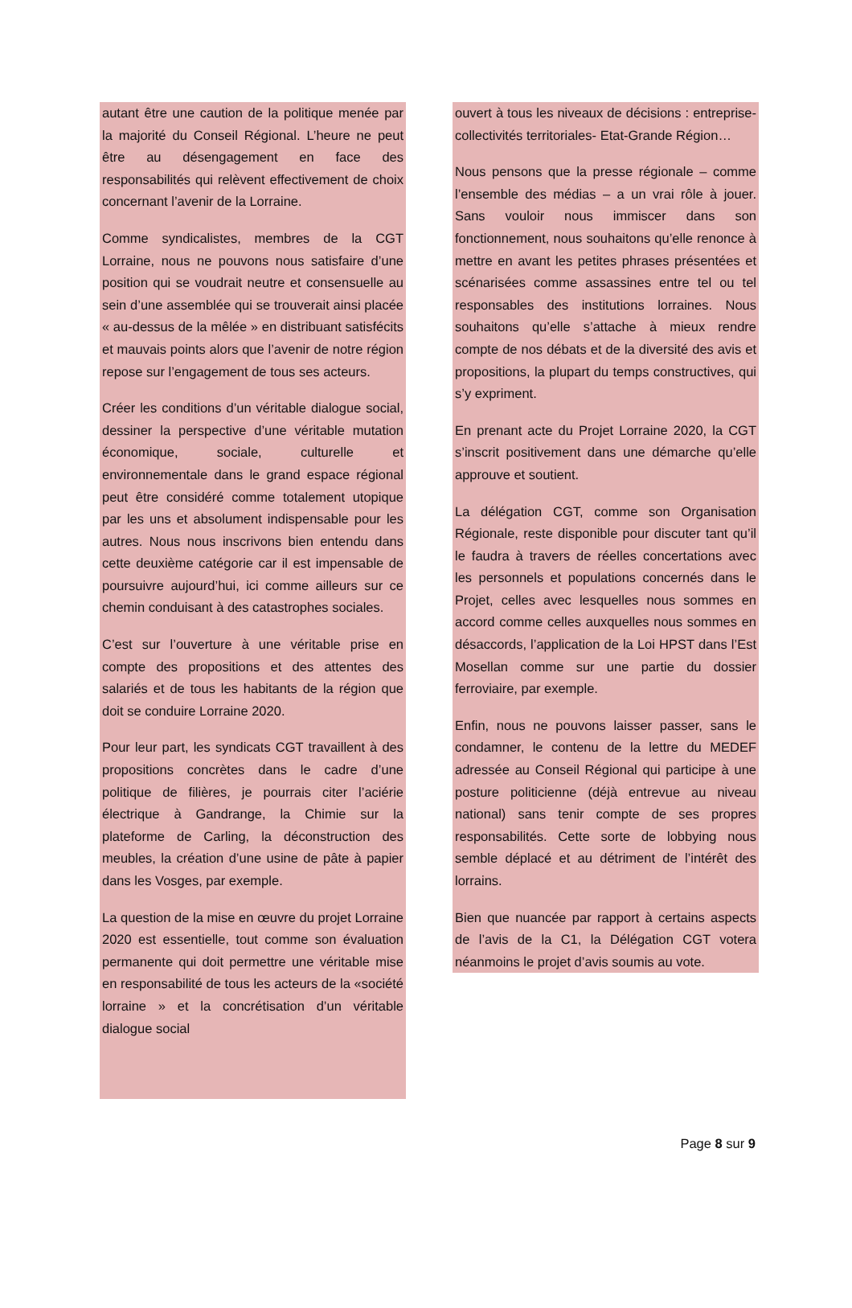autant être une caution de la politique menée par la majorité du Conseil Régional. L’heure ne peut être au désengagement en face des responsabilités qui relèvent effectivement de choix concernant l’avenir de la Lorraine.
Comme syndicalistes, membres de la CGT Lorraine, nous ne pouvons nous satisfaire d’une position qui se voudrait neutre et consensuelle au sein d’une assemblée qui se trouverait ainsi placée « au-dessus de la mêlée » en distribuant satisfécits et mauvais points alors que l’avenir de notre région repose sur l’engagement de tous ses acteurs.
Créer les conditions d’un véritable dialogue social, dessiner la perspective d’une véritable mutation économique, sociale, culturelle et environnementale dans le grand espace régional peut être considéré comme totalement utopique par les uns et absolument indispensable pour les autres. Nous nous inscrivons bien entendu dans cette deuxième catégorie car il est impensable de poursuivre aujourd’hui, ici comme ailleurs sur ce chemin conduisant à des catastrophes sociales.
C’est sur l’ouverture à une véritable prise en compte des propositions et des attentes des salariés et de tous les habitants de la région que doit se conduire Lorraine 2020.
Pour leur part, les syndicats CGT travaillent à des propositions concrètes dans le cadre d’une politique de filières, je pourrais citer l’aciérie électrique à Gandrange, la Chimie sur la plateforme de Carling, la déconstruction des meubles, la création d’une usine de pâte à papier dans les Vosges, par exemple.
La question de la mise en œuvre du projet Lorraine 2020 est essentielle, tout comme son évaluation permanente qui doit permettre une véritable mise en responsabilité de tous les acteurs de la «société lorraine » et la concrétisation d’un véritable dialogue social
ouvert à tous les niveaux de décisions : entreprise- collectivités territoriales- Etat-Grande Région…
Nous pensons que la presse régionale – comme l’ensemble des médias – a un vrai rôle à jouer. Sans vouloir nous immiscer dans son fonctionnement, nous souhaitons qu’elle renonce à mettre en avant les petites phrases présentées et scénarisées comme assassines entre tel ou tel responsables des institutions lorraines. Nous souhaitons qu’elle s’attache à mieux rendre compte de nos débats et de la diversité des avis et propositions, la plupart du temps constructives, qui s’y expriment.
En prenant acte du Projet Lorraine 2020, la CGT s’inscrit positivement dans une démarche qu’elle approuve et soutient.
La délégation CGT, comme son Organisation Régionale, reste disponible pour discuter tant qu’il le faudra à travers de réelles concertations avec les personnels et populations concernés dans le Projet, celles avec lesquelles nous sommes en accord comme celles auxquelles nous sommes en désaccords, l’application de la Loi HPST dans l’Est Mosellan comme sur une partie du dossier ferroviaire, par exemple.
Enfin, nous ne pouvons laisser passer, sans le condamner, le contenu de la lettre du MEDEF adressée au Conseil Régional qui participe à une posture politicienne (déjà entrevue au niveau national) sans tenir compte de ses propres responsabilités. Cette sorte de lobbying nous semble déplacé et au détriment de l’intérêt des lorrains.
Bien que nuancée par rapport à certains aspects de l’avis de la C1, la Délégation CGT votera néanmoins le projet d’avis soumis au vote.
Page 8 sur 9